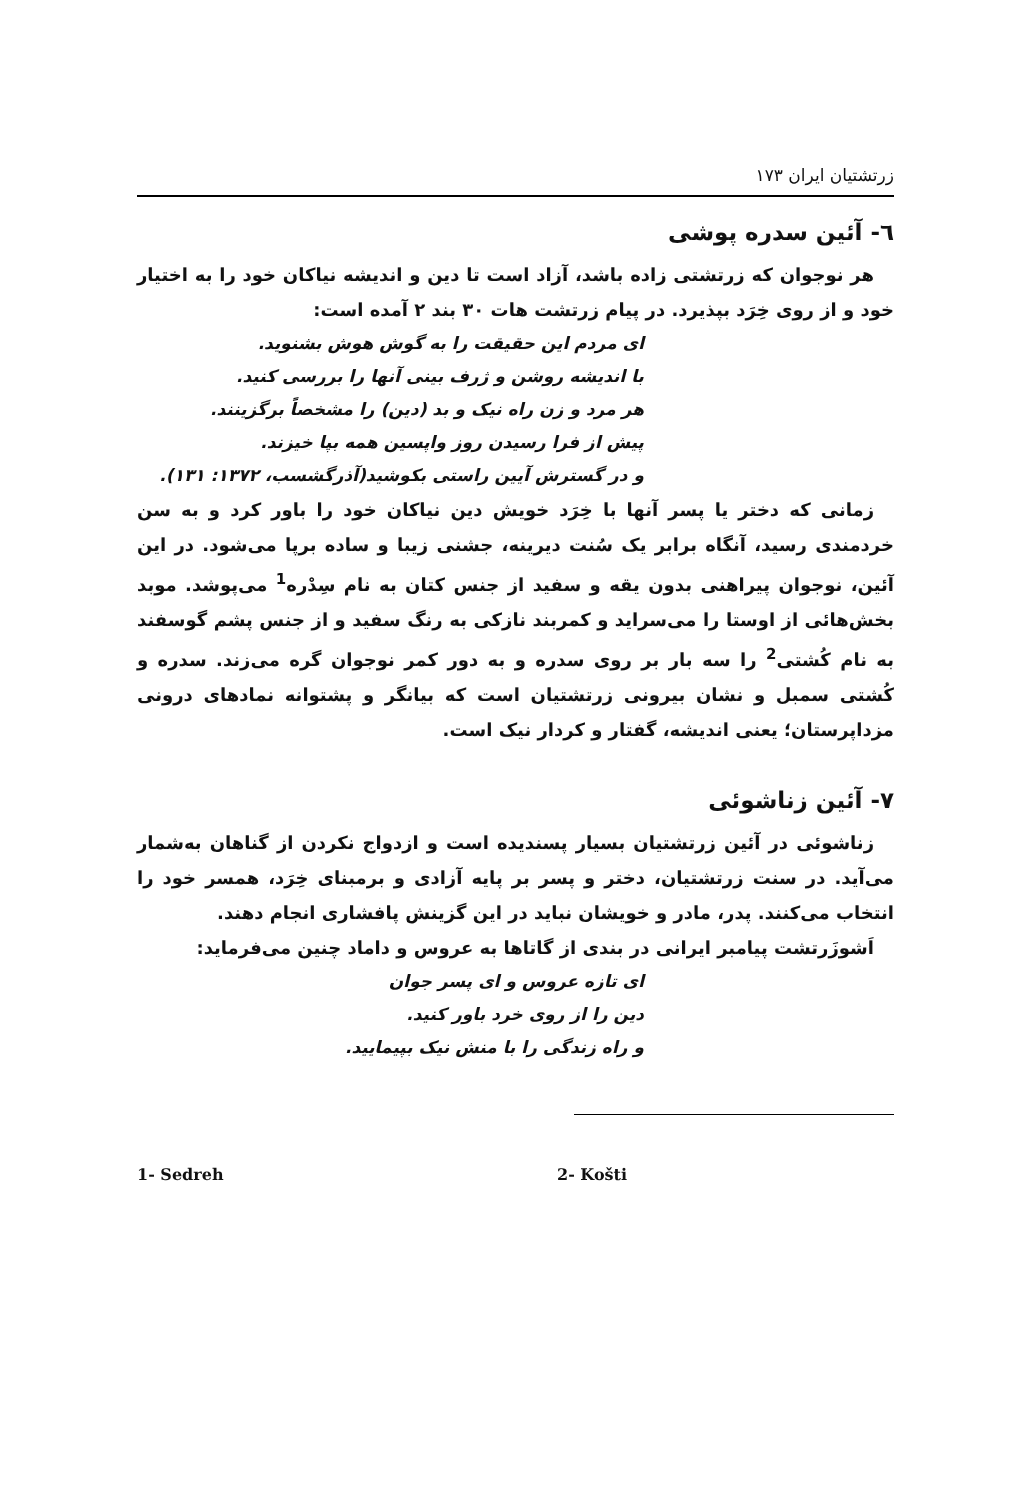زرتشتیان ایران ۱۷۳
٦- آئین سدره پوشی
هر نوجوان که زرتشتی زاده باشد، آزاد است تا دین و اندیشه نیاکان خود را به اختیار خود و از روی خِرَد بپذیرد. در پیام زرتشت هات ۳۰ بند ۲ آمده است:
ای مردم این حقیقت را به گوش هوش بشنوید.
با اندیشه روشن و ژرف بینی آنها را بررسی کنید.
هر مرد و زن راه نیک و بد (دین) را مشخصاً برگزینند.
پیش از فرا رسیدن روز واپسین همه بپا خیزند.
و در گسترش آیین راستی بکوشید(آذرگشسب، ۱۳۷۲: ۱۳۱).
زمانی که دختر یا پسر آنها با خِرَد خویش دین نیاکان خود را باور کرد و به سن خردمندی رسید، آنگاه برابر یک سُنت دیرینه، جشنی زیبا و ساده برپا می‌شود. در این آئین، نوجوان پیراهنی بدون یقه و سفید از جنس کتان به نام سِدْره<sup>1</sup> می‌پوشد. موبد بخش‌هائی از اوستا را می‌سراید و کمربند نازکی به رنگ سفید و از جنس پشم گوسفند به نام کُشتی<sup>2</sup> را سه بار بر روی سدره و به دور کمر نوجوان گره می‌زند. سدره و کُشتی سمبل و نشان بیرونی زرتشتیان است که بیانگر و پشتوانه نمادهای درونی مزداپرستان؛ یعنی اندیشه، گفتار و کردار نیک است.
۷- آئین زناشوئی
زناشوئی در آئین زرتشتیان بسیار پسندیده است و ازدواج نکردن از گناهان به‌شمار می‌آید. در سنت زرتشتیان، دختر و پسر بر پایه آزادی و برمبنای خِرَد، همسر خود را انتخاب می‌کنند. پدر، مادر و خویشان نباید در این گزینش پافشاری انجام دهند.
اَشوزَرتشت پیامبر ایرانی در بندی از گاتاها به عروس و داماد چنین می‌فرماید:
ای تازه عروس و ای پسر جوان
دین را از روی خرد باور کنید.
و راه زندگی را با منش نیک بپیمایید.
1- Sedreh 2- Košti